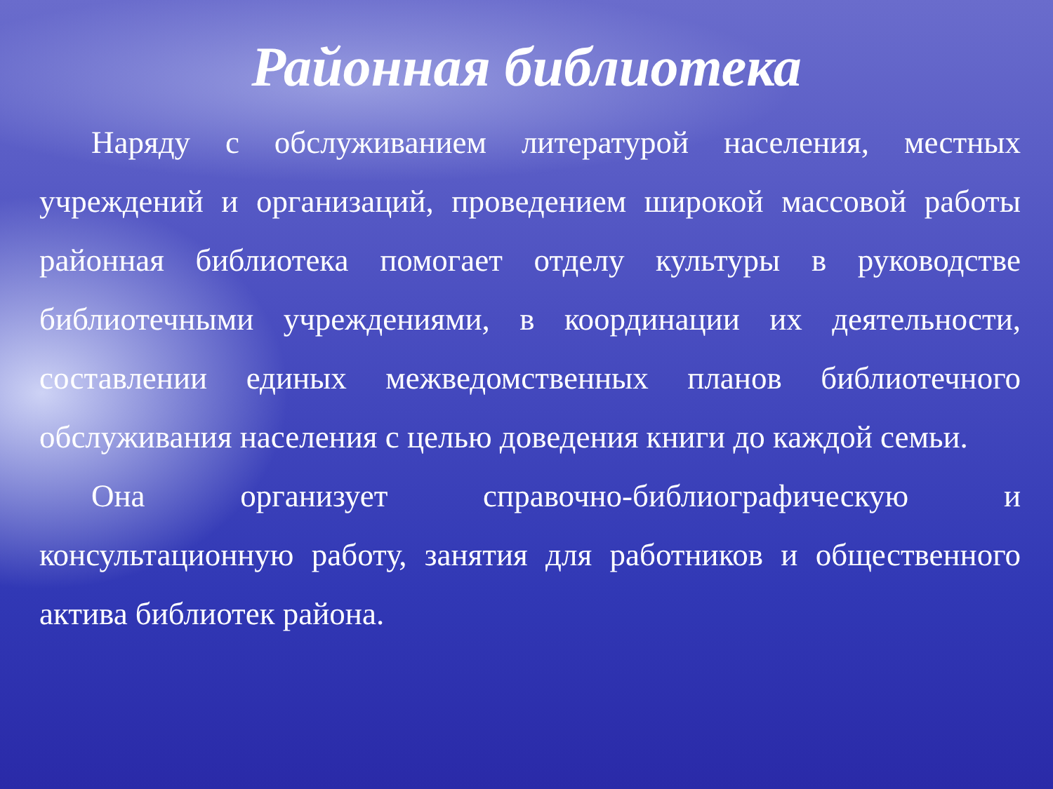Районная библиотека
Наряду с обслуживанием литературой населения, местных учреждений и организаций, проведением широкой массовой работы районная библиотека помогает отделу культуры в руководстве библиотечными учреждениями, в координации их деятельности, составлении единых межведомственных планов библиотечного обслуживания населения с целью доведения книги до каждой семьи.
Она организует справочно-библиографическую и консультационную работу, занятия для работников и общественного актива библиотек района.